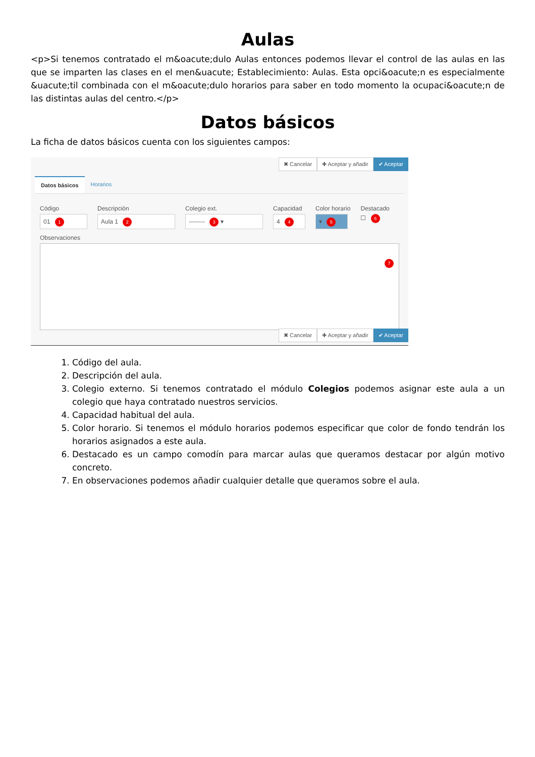Aulas
<p>Si tenemos contratado el m&oacute;dulo Aulas entonces podemos llevar el control de las aulas en las que se imparten las clases en el men&uacute; Establecimiento: Aulas. Esta opci&oacute;n es especialmente &uacute;til combinada con el m&oacute;dulo horarios para saber en todo momento la ocupaci&oacute;n de las distintas aulas del centro.</p>
Datos básicos
La ficha de datos básicos cuenta con los siguientes campos:
✖ Cancelar ✚ Aceptar y añadir ✔ Aceptar
Datos básicos Horarios
Código
01 1
Descripción
Aula 1 2
Colegio ext.
-------- 3 ▾
Capacidad
4 4
Color horario
▾ 5
Destacado
☐ 6
Observaciones
7
✖ Cancelar ✚ Aceptar y añadir ✔ Aceptar
1. Código del aula.
2. Descripción del aula.
3. Colegio externo. Si tenemos contratado el módulo Colegios podemos asignar este aula a un colegio que haya contratado nuestros servicios.
4. Capacidad habitual del aula.
5. Color horario. Si tenemos el módulo horarios podemos especificar que color de fondo tendrán los horarios asignados a este aula.
6. Destacado es un campo comodín para marcar aulas que queramos destacar por algún motivo concreto.
7. En observaciones podemos añadir cualquier detalle que queramos sobre el aula.